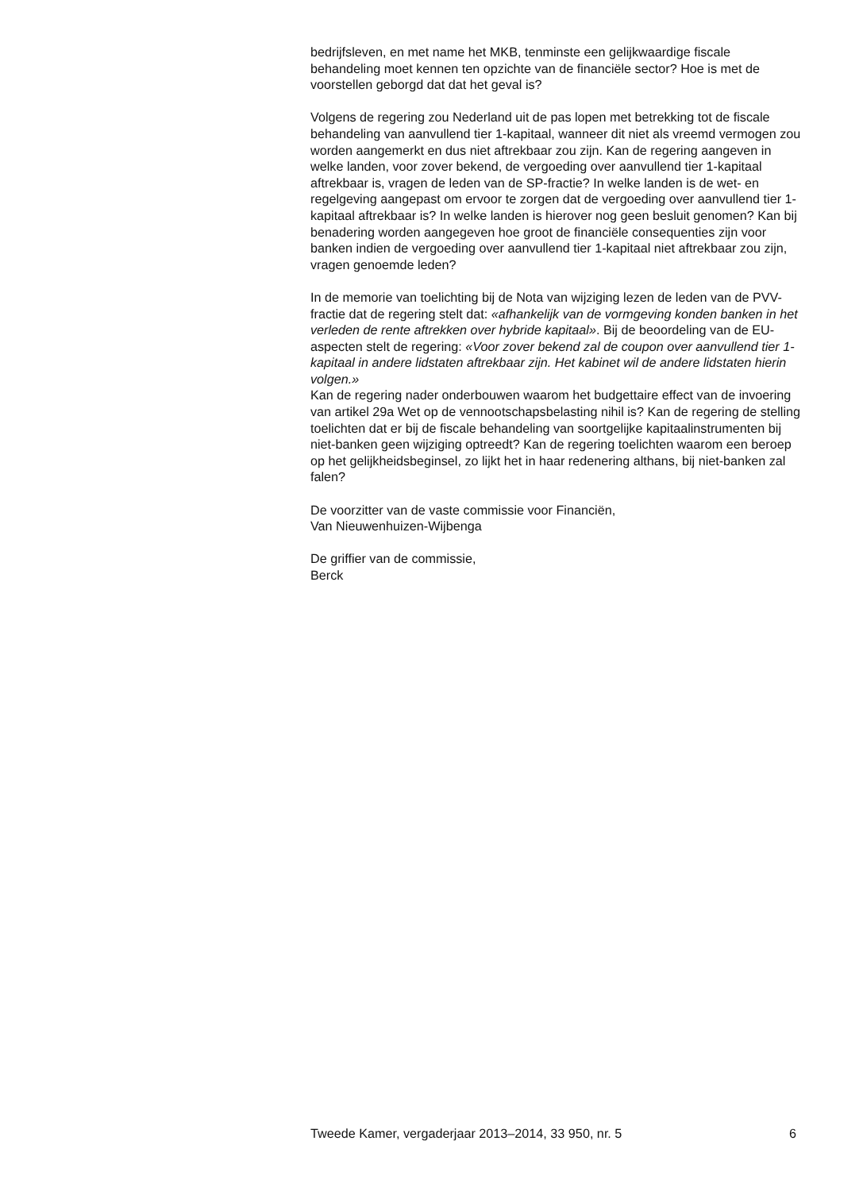bedrijfsleven, en met name het MKB, tenminste een gelijkwaardige fiscale behandeling moet kennen ten opzichte van de financiële sector? Hoe is met de voorstellen geborgd dat dat het geval is?
Volgens de regering zou Nederland uit de pas lopen met betrekking tot de fiscale behandeling van aanvullend tier 1-kapitaal, wanneer dit niet als vreemd vermogen zou worden aangemerkt en dus niet aftrekbaar zou zijn. Kan de regering aangeven in welke landen, voor zover bekend, de vergoeding over aanvullend tier 1-kapitaal aftrekbaar is, vragen de leden van de SP-fractie? In welke landen is de wet- en regelgeving aangepast om ervoor te zorgen dat de vergoeding over aanvullend tier 1-kapitaal aftrekbaar is? In welke landen is hierover nog geen besluit genomen? Kan bij benadering worden aangegeven hoe groot de financiële consequenties zijn voor banken indien de vergoeding over aanvullend tier 1-kapitaal niet aftrekbaar zou zijn, vragen genoemde leden?
In de memorie van toelichting bij de Nota van wijziging lezen de leden van de PVV-fractie dat de regering stelt dat: «afhankelijk van de vormgeving konden banken in het verleden de rente aftrekken over hybride kapitaal». Bij de beoordeling van de EU-aspecten stelt de regering: «Voor zover bekend zal de coupon over aanvullend tier 1-kapitaal in andere lidstaten aftrekbaar zijn. Het kabinet wil de andere lidstaten hierin volgen.»
Kan de regering nader onderbouwen waarom het budgettaire effect van de invoering van artikel 29a Wet op de vennootschapsbelasting nihil is? Kan de regering de stelling toelichten dat er bij de fiscale behandeling van soortgelijke kapitaalinstrumenten bij niet-banken geen wijziging optreedt? Kan de regering toelichten waarom een beroep op het gelijkheidsbeginsel, zo lijkt het in haar redenering althans, bij niet-banken zal falen?
De voorzitter van de vaste commissie voor Financiën,
Van Nieuwenhuizen-Wijbenga
De griffier van de commissie,
Berck
Tweede Kamer, vergaderjaar 2013–2014, 33 950, nr. 5 6